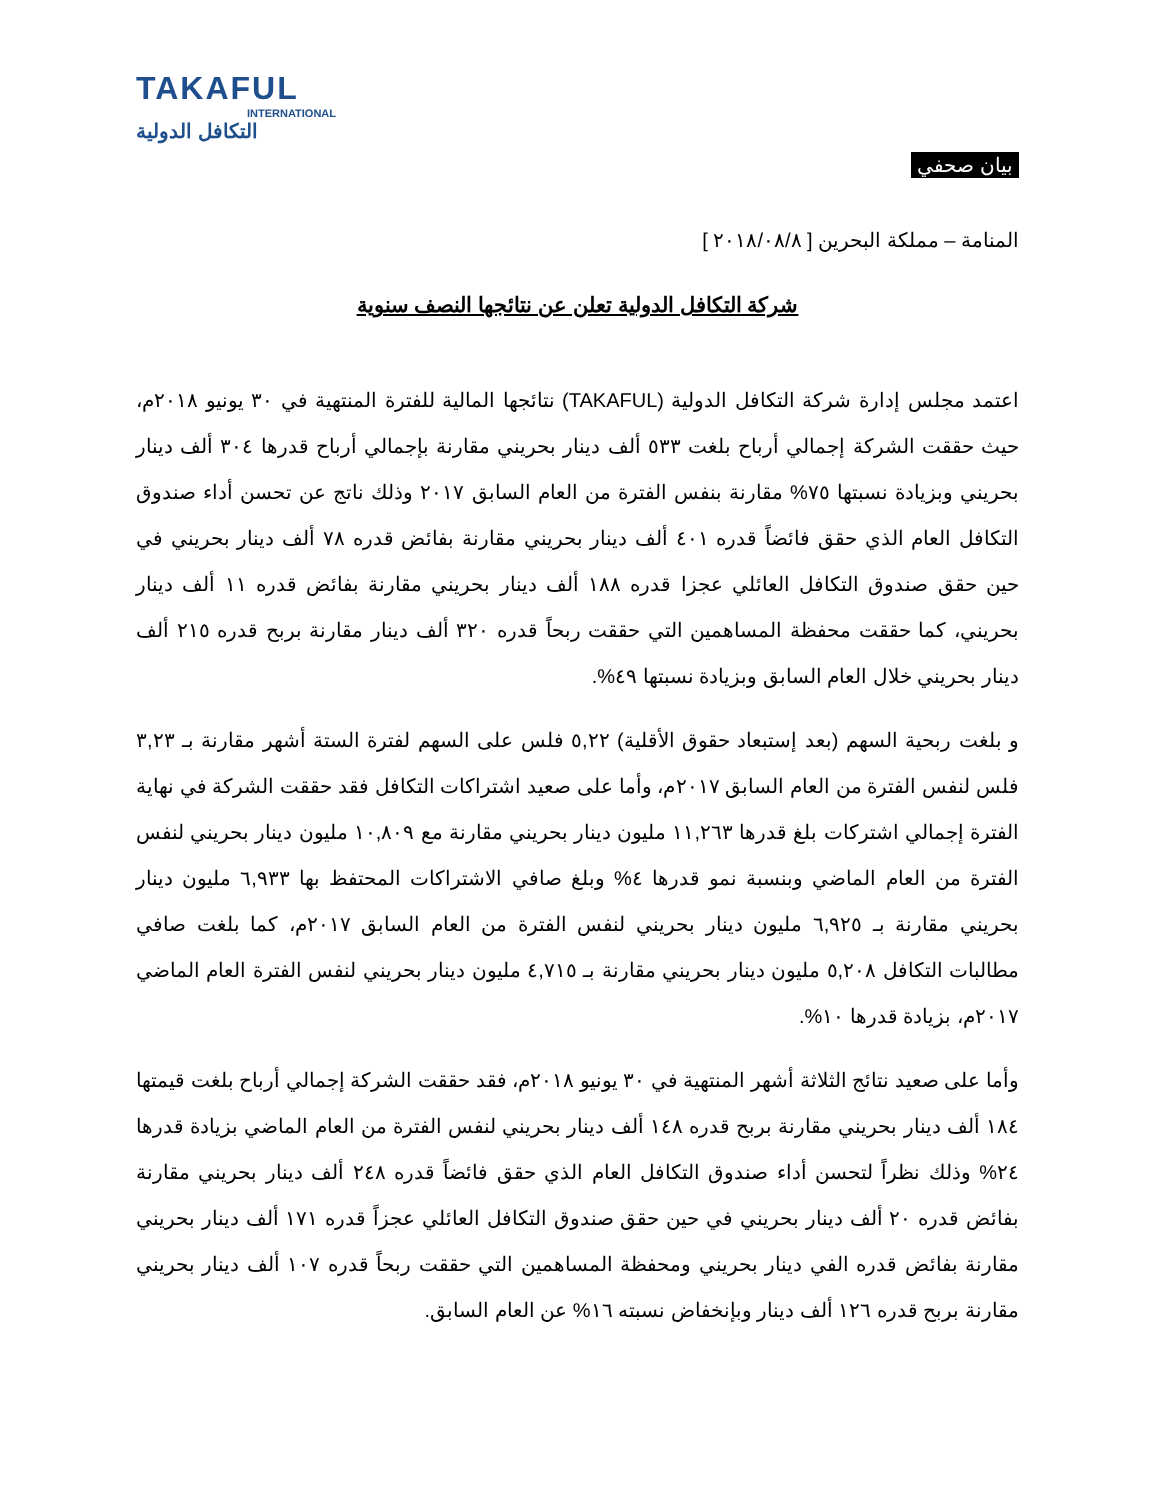TAKAFUL
INTERNATIONAL
التكافل الدولية
بيان صحفي
المنامة – مملكة البحرين [ ٢٠١٨/٠٨/٨ ]
شركة التكافل الدولية تعلن عن نتائجها النصف سنوية
اعتمد مجلس إدارة شركة التكافل الدولية (TAKAFUL) نتائجها المالية للفترة المنتهية في ٣٠ يونيو ٢٠١٨م، حيث حققت الشركة إجمالي أرباح بلغت ٥٣٣ ألف دينار بحريني مقارنة بإجمالي أرباح قدرها ٣٠٤ ألف دينار بحريني وبزيادة نسبتها ٧٥% مقارنة بنفس الفترة من العام السابق ٢٠١٧ وذلك ناتج عن تحسن أداء صندوق التكافل العام الذي حقق فائضاً قدره ٤٠١ ألف دينار بحريني مقارنة بفائض قدره ٧٨ ألف دينار بحريني في حين حقق صندوق التكافل العائلي عجزا قدره ١٨٨ ألف دينار بحريني مقارنة بفائض قدره ١١ ألف دينار بحريني، كما حققت محفظة المساهمين التي حققت ربحاً قدره ٣٢٠ ألف دينار مقارنة بربح قدره ٢١٥ ألف دينار بحريني خلال العام السابق وبزيادة نسبتها ٤٩%.
و بلغت ربحية السهم (بعد إستبعاد حقوق الأقلية) ٥,٢٢ فلس على السهم لفترة الستة أشهر مقارنة بـ ٣,٢٣ فلس لنفس الفترة من العام السابق ٢٠١٧م، وأما على صعيد اشتراكات التكافل فقد حققت الشركة في نهاية الفترة إجمالي اشتركات بلغ قدرها ١١,٢٦٣ مليون دينار بحريني مقارنة مع ١٠,٨٠٩ مليون دينار بحريني لنفس الفترة من العام الماضي وبنسبة نمو قدرها ٤% وبلغ صافي الاشتراكات المحتفظ بها ٦,٩٣٣ مليون دينار بحريني مقارنة بـ ٦,٩٢٥ مليون دينار بحريني لنفس الفترة من العام السابق ٢٠١٧م، كما بلغت صافي مطالبات التكافل ٥,٢٠٨ مليون دينار بحريني مقارنة بـ ٤,٧١٥ مليون دينار بحريني لنفس الفترة العام الماضي ٢٠١٧م، بزيادة قدرها ١٠%.
وأما على صعيد نتائج الثلاثة أشهر المنتهية في ٣٠ يونيو ٢٠١٨م، فقد حققت الشركة إجمالي أرباح بلغت قيمتها ١٨٤ ألف دينار بحريني مقارنة بربح قدره ١٤٨ ألف دينار بحريني لنفس الفترة من العام الماضي بزيادة قدرها ٢٤% وذلك نظراً لتحسن أداء صندوق التكافل العام الذي حقق فائضاً قدره ٢٤٨ ألف دينار بحريني مقارنة بفائض قدره ٢٠ ألف دينار بحريني في حين حقق صندوق التكافل العائلي عجزاً قدره ١٧١ ألف دينار بحريني مقارنة بفائض قدره الفي دينار بحريني ومحفظة المساهمين التي حققت ربحاً قدره ١٠٧ ألف دينار بحريني مقارنة بربح قدره ١٢٦ ألف دينار وبإنخفاض نسبته ١٦% عن العام السابق.